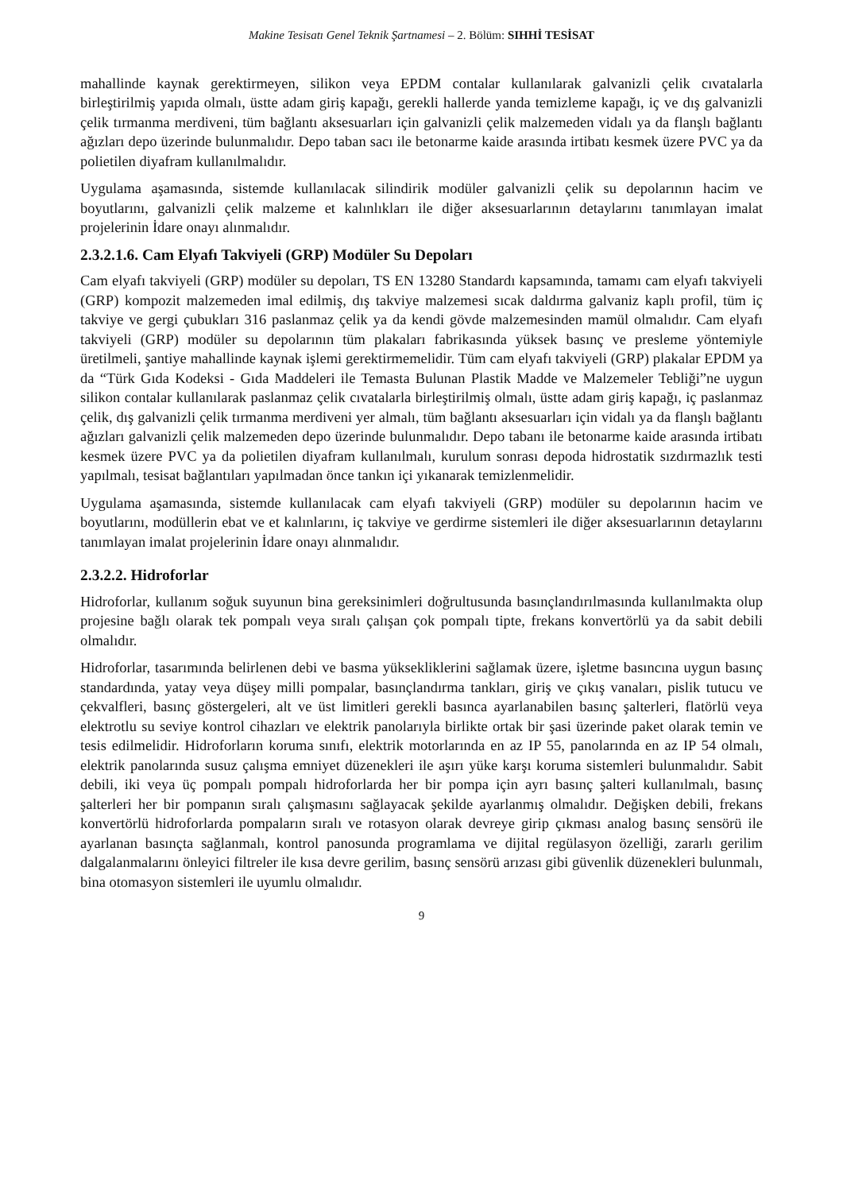Makine Tesisatı Genel Teknik Şartnamesi – 2. Bölüm: SIHHİ TESİSAT
mahallinde kaynak gerektirmeyen, silikon veya EPDM contalar kullanılarak galvanizli çelik cıvatalarla birleştirilmiş yapıda olmalı, üstte adam giriş kapağı, gerekli hallerde yanda temizleme kapağı, iç ve dış galvanizli çelik tırmanma merdiveni, tüm bağlantı aksesuarları için galvanizli çelik malzemeden vidalı ya da flanşlı bağlantı ağızları depo üzerinde bulunmalıdır. Depo taban sacı ile betonarme kaide arasında irtibatı kesmek üzere PVC ya da polietilen diyafram kullanılmalıdır.
Uygulama aşamasında, sistemde kullanılacak silindirik modüler galvanizli çelik su depolarının hacim ve boyutlarını, galvanizli çelik malzeme et kalınlıkları ile diğer aksesuarlarının detaylarını tanımlayan imalat projelerinin İdare onayı alınmalıdır.
2.3.2.1.6. Cam Elyafı Takviyeli (GRP) Modüler Su Depoları
Cam elyafı takviyeli (GRP) modüler su depoları, TS EN 13280 Standardı kapsamında, tamamı cam elyafı takviyeli (GRP) kompozit malzemeden imal edilmiş, dış takviye malzemesi sıcak daldırma galvaniz kaplı profil, tüm iç takviye ve gergi çubukları 316 paslanmaz çelik ya da kendi gövde malzemesinden mamül olmalıdır. Cam elyafı takviyeli (GRP) modüler su depolarının tüm plakaları fabrikasında yüksek basınç ve presleme yöntemiyle üretilmeli, şantiye mahallinde kaynak işlemi gerektirmemelidir. Tüm cam elyafı takviyeli (GRP) plakalar EPDM ya da “Türk Gıda Kodeksi - Gıda Maddeleri ile Temasta Bulunan Plastik Madde ve Malzemeler Tebliği”ne uygun silikon contalar kullanılarak paslanmaz çelik cıvatalarla birleştirilmiş olmalı, üstte adam giriş kapağı, iç paslanmaz çelik, dış galvanizli çelik tırmanma merdiveni yer almalı, tüm bağlantı aksesuarları için vidalı ya da flanşlı bağlantı ağızları galvanizli çelik malzemeden depo üzerinde bulunmalıdır. Depo tabanı ile betonarme kaide arasında irtibatı kesmek üzere PVC ya da polietilen diyafram kullanılmalı, kurulum sonrası depoda hidrostatik sızdırmazlık testi yapılmalı, tesisat bağlantıları yapılmadan önce tankın içi yıkanarak temizlenmelidir.
Uygulama aşamasında, sistemde kullanılacak cam elyafı takviyeli (GRP) modüler su depolarının hacim ve boyutlarını, modüllerin ebat ve et kalınlarını, iç takviye ve gerdirme sistemleri ile diğer aksesuarlarının detaylarını tanımlayan imalat projelerinin İdare onayı alınmalıdır.
2.3.2.2. Hidroforlar
Hidroforlar, kullanım soğuk suyunun bina gereksinimleri doğrultusunda basınçlandırılmasında kullanılmakta olup projesine bağlı olarak tek pompalı veya sıralı çalışan çok pompalı tipte, frekans konvertörlü ya da sabit debili olmalıdır.
Hidroforlar, tasarımında belirlenen debi ve basma yüksekliklerini sağlamak üzere, işletme basıncına uygun basınç standardında, yatay veya düşey milli pompalar, basınçlandırma tankları, giriş ve çıkış vanaları, pislik tutucu ve çekvalfleri, basınç göstergeleri, alt ve üst limitleri gerekli basınca ayarlanabilen basınç şalterleri, flatörlü veya elektrotlu su seviye kontrol cihazları ve elektrik panolarıyla birlikte ortak bir şasi üzerinde paket olarak temin ve tesis edilmelidir. Hidroforların koruma sınıfı, elektrik motorlarında en az IP 55, panolarında en az IP 54 olmalı, elektrik panolarında susuz çalışma emniyet düzenekleri ile aşırı yüke karşı koruma sistemleri bulunmalıdır. Sabit debili, iki veya üç pompalı pompalı hidroforlarda her bir pompa için ayrı basınç şalteri kullanılmalı, basınç şalterleri her bir pompanın sıralı çalışmasını sağlayacak şekilde ayarlanmış olmalıdır. Değişken debili, frekans konvertörlü hidroforlarda pompaların sıralı ve rotasyon olarak devreye girip çıkması analog basınç sensörü ile ayarlanan basınçta sağlanmalı, kontrol panosunda programlama ve dijital regülasyon özelliği, zararlı gerilim dalgalanmalarını önleyici filtreler ile kısa devre gerilim, basınç sensörü arızası gibi güvenlik düzenekleri bulunmalı, bina otomasyon sistemleri ile uyumlu olmalıdır.
9